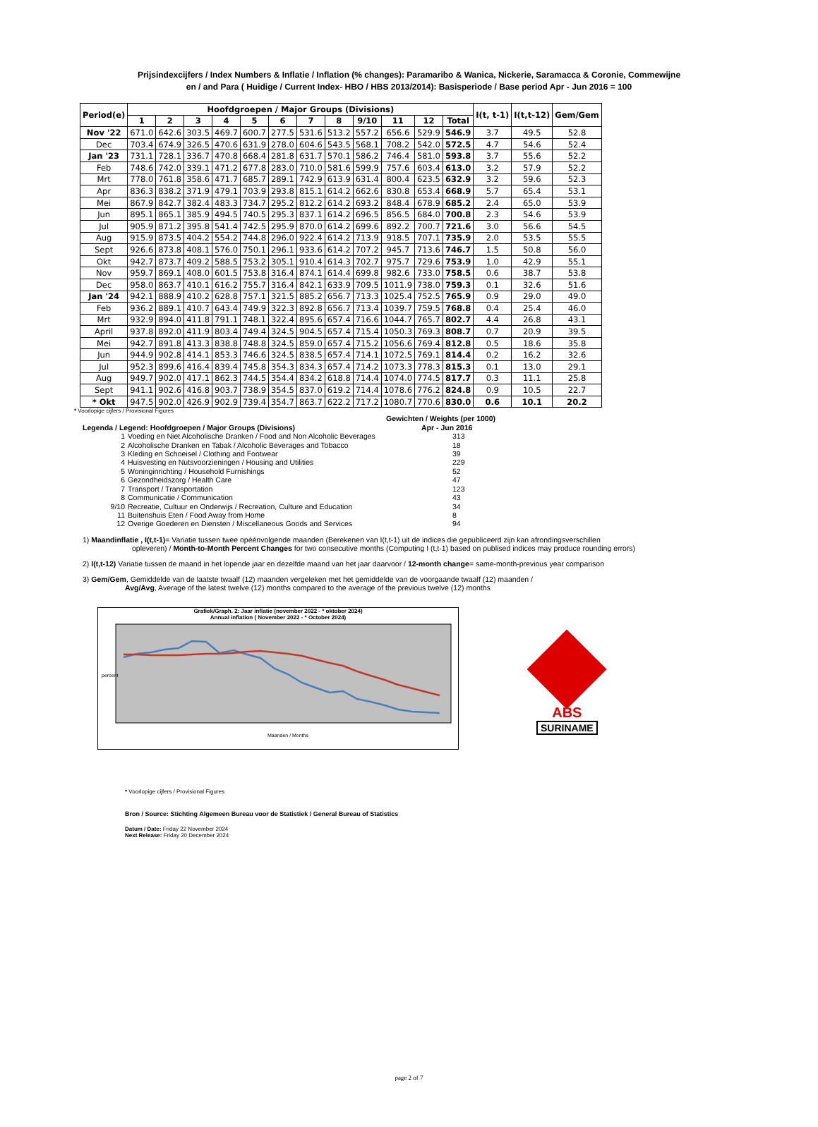Prijsindexcijfers / Index Numbers & Inflatie / Inflation (% changes): Paramaribo & Wanica, Nickerie, Saramacca & Coronie, Commewijne
en / and Para ( Huidige / Current Index- HBO / HBS 2013/2014): Basisperiode / Base period Apr - Jun 2016 = 100
| Period(e) | Hoofdgroepen / Major Groups (Divisions) | | | | | | | | | | | | I(t, t-1) | I(t,t-12) | Gem/Gem |
| --- | --- | --- | --- | --- | --- | --- | --- | --- | --- | --- | --- | --- | --- | --- | --- |
| | 1 | 2 | 3 | 4 | 5 | 6 | 7 | 8 | 9/10 | 11 | 12 | Total | | | |
| Nov '22 | 671.0 | 642.6 | 303.5 | 469.7 | 600.7 | 277.5 | 531.6 | 513.2 | 557.2 | 656.6 | 529.9 | 546.9 | 3.7 | 49.5 | 52.8 |
| Dec | 703.4 | 674.9 | 326.5 | 470.6 | 631.9 | 278.0 | 604.6 | 543.5 | 568.1 | 708.2 | 542.0 | 572.5 | 4.7 | 54.6 | 52.4 |
| Jan '23 | 731.1 | 728.1 | 336.7 | 470.8 | 668.4 | 281.8 | 631.7 | 570.1 | 586.2 | 746.4 | 581.0 | 593.8 | 3.7 | 55.6 | 52.2 |
| Feb | 748.6 | 742.0 | 339.1 | 471.2 | 677.8 | 283.0 | 710.0 | 581.6 | 599.9 | 757.6 | 603.4 | 613.0 | 3.2 | 57.9 | 52.2 |
| Mrt | 778.0 | 761.8 | 358.6 | 471.7 | 685.7 | 289.1 | 742.9 | 613.9 | 631.4 | 800.4 | 623.5 | 632.9 | 3.2 | 59.6 | 52.3 |
| Apr | 836.3 | 838.2 | 371.9 | 479.1 | 703.9 | 293.8 | 815.1 | 614.2 | 662.6 | 830.8 | 653.4 | 668.9 | 5.7 | 65.4 | 53.1 |
| Mei | 867.9 | 842.7 | 382.4 | 483.3 | 734.7 | 295.2 | 812.2 | 614.2 | 693.2 | 848.4 | 678.9 | 685.2 | 2.4 | 65.0 | 53.9 |
| Jun | 895.1 | 865.1 | 385.9 | 494.5 | 740.5 | 295.3 | 837.1 | 614.2 | 696.5 | 856.5 | 684.0 | 700.8 | 2.3 | 54.6 | 53.9 |
| Jul | 905.9 | 871.2 | 395.8 | 541.4 | 742.5 | 295.9 | 870.0 | 614.2 | 699.6 | 892.2 | 700.7 | 721.6 | 3.0 | 56.6 | 54.5 |
| Aug | 915.9 | 873.5 | 404.2 | 554.2 | 744.8 | 296.0 | 922.4 | 614.2 | 713.9 | 918.5 | 707.1 | 735.9 | 2.0 | 53.5 | 55.5 |
| Sept | 926.6 | 873.8 | 408.1 | 576.0 | 750.1 | 296.1 | 933.6 | 614.2 | 707.2 | 945.7 | 713.6 | 746.7 | 1.5 | 50.8 | 56.0 |
| Okt | 942.7 | 873.7 | 409.2 | 588.5 | 753.2 | 305.1 | 910.4 | 614.3 | 702.7 | 975.7 | 729.6 | 753.9 | 1.0 | 42.9 | 55.1 |
| Nov | 959.7 | 869.1 | 408.0 | 601.5 | 753.8 | 316.4 | 874.1 | 614.4 | 699.8 | 982.6 | 733.0 | 758.5 | 0.6 | 38.7 | 53.8 |
| Dec | 958.0 | 863.7 | 410.1 | 616.2 | 755.7 | 316.4 | 842.1 | 633.9 | 709.5 | 1011.9 | 738.0 | 759.3 | 0.1 | 32.6 | 51.6 |
| Jan '24 | 942.1 | 888.9 | 410.2 | 628.8 | 757.1 | 321.5 | 885.2 | 656.7 | 713.3 | 1025.4 | 752.5 | 765.9 | 0.9 | 29.0 | 49.0 |
| Feb | 936.2 | 889.1 | 410.7 | 643.4 | 749.9 | 322.3 | 892.8 | 656.7 | 713.4 | 1039.7 | 759.5 | 768.8 | 0.4 | 25.4 | 46.0 |
| Mrt | 932.9 | 894.0 | 411.8 | 791.1 | 748.1 | 322.4 | 895.6 | 657.4 | 716.6 | 1044.7 | 765.7 | 802.7 | 4.4 | 26.8 | 43.1 |
| April | 937.8 | 892.0 | 411.9 | 803.4 | 749.4 | 324.5 | 904.5 | 657.4 | 715.4 | 1050.3 | 769.3 | 808.7 | 0.7 | 20.9 | 39.5 |
| Mei | 942.7 | 891.8 | 413.3 | 838.8 | 748.8 | 324.5 | 859.0 | 657.4 | 715.2 | 1056.6 | 769.4 | 812.8 | 0.5 | 18.6 | 35.8 |
| Jun | 944.9 | 902.8 | 414.1 | 853.3 | 746.6 | 324.5 | 838.5 | 657.4 | 714.1 | 1072.5 | 769.1 | 814.4 | 0.2 | 16.2 | 32.6 |
| Jul | 952.3 | 899.6 | 416.4 | 839.4 | 745.8 | 354.3 | 834.3 | 657.4 | 714.2 | 1073.3 | 778.3 | 815.3 | 0.1 | 13.0 | 29.1 |
| Aug | 949.7 | 902.0 | 417.1 | 862.3 | 744.5 | 354.4 | 834.2 | 618.8 | 714.4 | 1074.0 | 774.5 | 817.7 | 0.3 | 11.1 | 25.8 |
| Sept | 941.1 | 902.6 | 416.8 | 903.7 | 738.9 | 354.5 | 837.0 | 619.2 | 714.4 | 1078.6 | 776.2 | 824.8 | 0.9 | 10.5 | 22.7 |
| * Okt | 947.5 | 902.0 | 426.9 | 902.9 | 739.4 | 354.7 | 863.7 | 622.2 | 717.2 | 1080.7 | 770.6 | 830.0 | 0.6 | 10.1 | 20.2 |
* Voorlopige cijfers / Provisional Figures
Gewichten / Weights (per 1000)
Legenda / Legend: Hoofdgroepen / Major Groups (Divisions) Apr - Jun 2016
1 Voeding en Niet Alcoholische Dranken / Food and Non Alcoholic Beverages 313
2 Alcoholische Dranken en Tabak / Alcoholic Beverages and Tobacco 18
3 Kleding en Schoeisel / Clothing and Footwear 39
4 Huisvesting en Nutsvoorzieningen / Housing and Utilities 229
5 Woninginrichting / Household Furnishings 52
6 Gezondheidszorg / Health Care 47
7 Transport / Transportation 123
8 Communicatie / Communication 43
9/10 Recreatie, Cultuur en Onderwijs / Recreation, Culture and Education 34
11 Buitenshuis Eten / Food Away from Home 8
12 Overige Goederen en Diensten / Miscellaneous Goods and Services 94
1) Maandinflatie , I(t,t-1)= Variatie tussen twee opéénvolgende maanden (Berekenen van I(t,t-1) uit de indices die gepubliceerd zijn kan afrondingsverschillen
opleveren) / Month-to-Month Percent Changes for two consecutive months (Computing I (t,t-1) based on publised indices may produce rounding errors)
2) I(t,t-12) Variatie tussen de maand in het lopende jaar en dezelfde maand van het jaar daarvoor / 12-month change= same-month-previous year comparison
3) Gem/Gem, Gemiddelde van de laatste twaalf (12) maanden vergeleken met het gemiddelde van de voorgaande twaalf (12) maanden /
Avg/Avg, Average of the latest twelve (12) months compared to the average of the previous twelve (12) months
Grafiek/Graph. 2: Jaar inflatie (november 2022 - * oktober 2024)
Annual inflation ( November 2022 - * October 2024)
Maanden / Months
percent
ABS
SURINAME
* Voorlopige cijfers / Provisional Figures
Bron / Source: Stichting Algemeen Bureau voor de Statistiek / General Bureau of Statistics
Datum / Date: Friday 22 November 2024
Next Release: Friday 20 December 2024
page 2 of 7